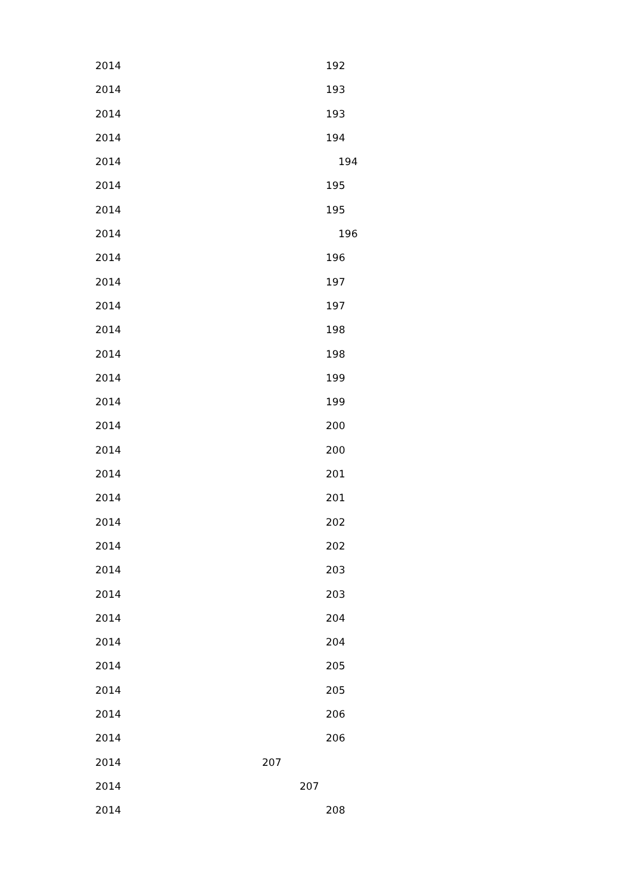2014 192
2014 193
2014 193
2014 194
2014 194
2014 195
2014 195
2014 196
2014 196
2014 197
2014 197
2014 198
2014 198
2014 199
2014 199
2014 200
2014 200
2014 201
2014 201
2014 202
2014 202
2014 203
2014 203
2014 204
2014 204
2014 205
2014 205
2014 206
2014 206
2014 207
2014 207
2014 208